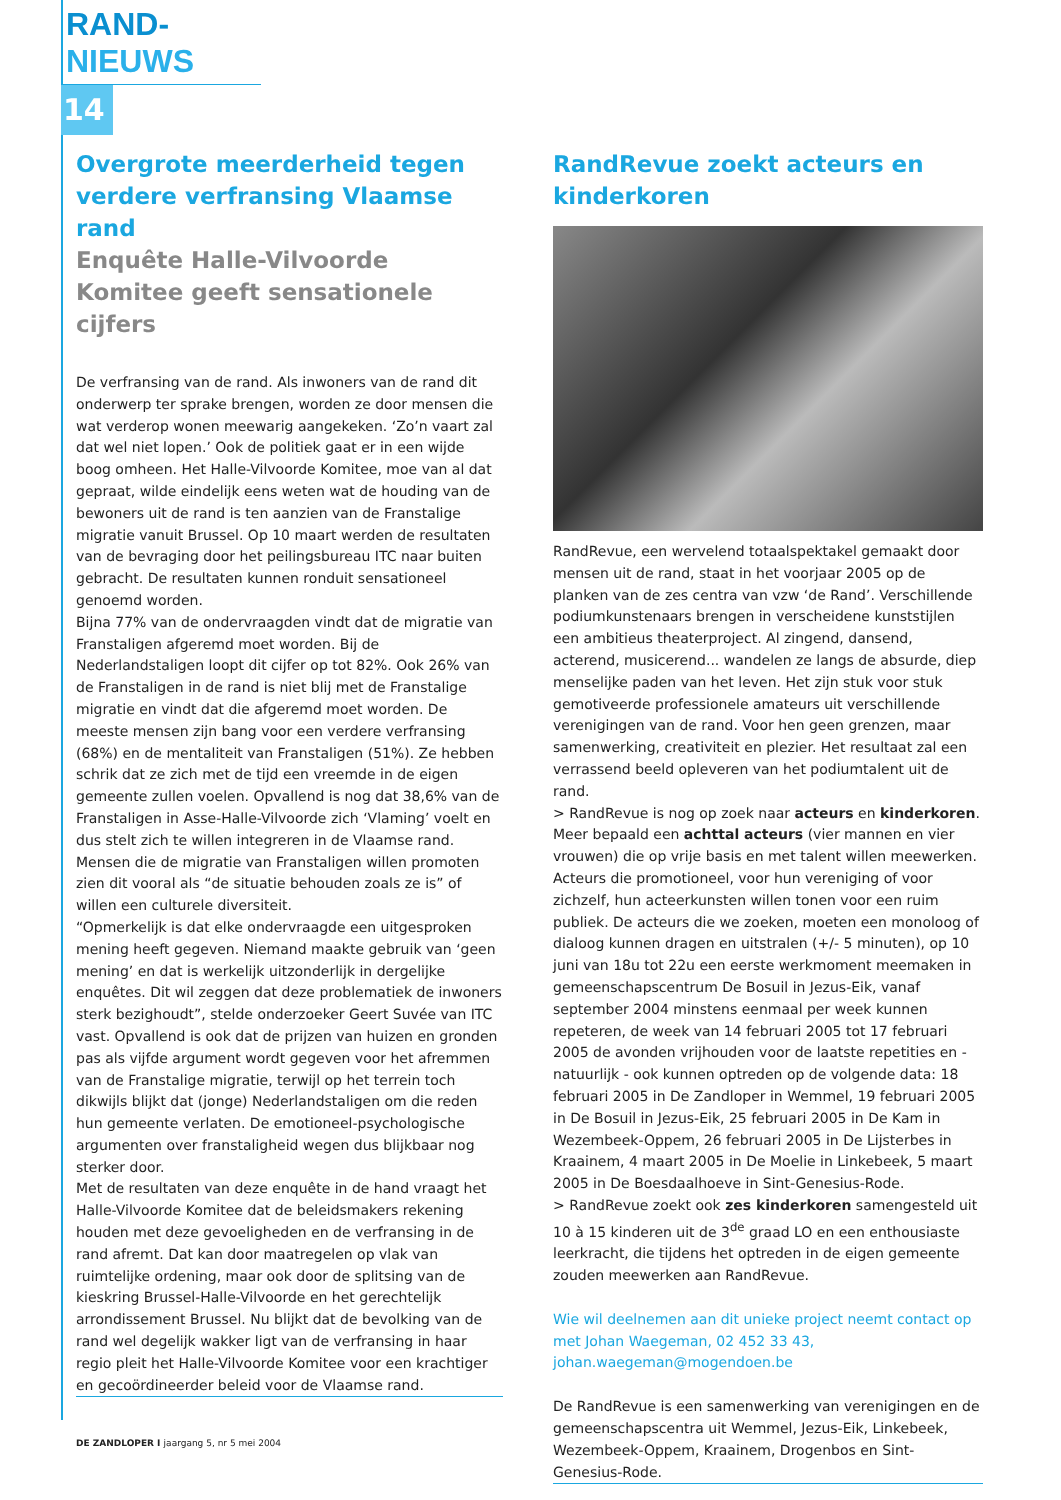RAND-NIEUWS
14
Overgrote meerderheid tegen verdere verfransing Vlaamse rand
Enquête Halle-Vilvoorde Komitee geeft sensationele cijfers
De verfransing van de rand. Als inwoners van de rand dit onderwerp ter sprake brengen, worden ze door mensen die wat verderop wonen meewarig aangekeken. ‘Zo’n vaart zal dat wel niet lopen.’ Ook de politiek gaat er in een wijde boog omheen. Het Halle-Vilvoorde Komitee, moe van al dat gepraat, wilde eindelijk eens weten wat de houding van de bewoners uit de rand is ten aanzien van de Franstalige migratie vanuit Brussel. Op 10 maart werden de resultaten van de bevraging door het peilingsbureau ITC naar buiten gebracht. De resultaten kunnen ronduit sensationeel genoemd worden.
Bijna 77% van de ondervraagden vindt dat de migratie van Franstaligen afgeremd moet worden. Bij de Nederlandstaligen loopt dit cijfer op tot 82%. Ook 26% van de Franstaligen in de rand is niet blij met de Franstalige migratie en vindt dat die afgeremd moet worden. De meeste mensen zijn bang voor een verdere verfransing (68%) en de mentaliteit van Franstaligen (51%). Ze hebben schrik dat ze zich met de tijd een vreemde in de eigen gemeente zullen voelen. Opvallend is nog dat 38,6% van de Franstaligen in Asse-Halle-Vilvoorde zich ‘Vlaming’ voelt en dus stelt zich te willen integreren in de Vlaamse rand. Mensen die de migratie van Franstaligen willen promoten zien dit vooral als “de situatie behouden zoals ze is” of willen een culturele diversiteit.
“Opmerkelijk is dat elke ondervraagde een uitgesproken mening heeft gegeven. Niemand maakte gebruik van ‘geen mening’ en dat is werkelijk uitzonderlijk in dergelijke enquêtes. Dit wil zeggen dat deze problematiek de inwoners sterk bezighoudt”, stelde onderzoeker Geert Suvée van ITC vast. Opvallend is ook dat de prijzen van huizen en gronden pas als vijfde argument wordt gegeven voor het afremmen van de Franstalige migratie, terwijl op het terrein toch dikwijls blijkt dat (jonge) Nederlandstaligen om die reden hun gemeente verlaten. De emotioneel-psychologische argumenten over franstaligheid wegen dus blijkbaar nog sterker door.
Met de resultaten van deze enquête in de hand vraagt het Halle-Vilvoorde Komitee dat de beleidsmakers rekening houden met deze gevoeligheden en de verfransing in de rand afremt. Dat kan door maatregelen op vlak van ruimtelijke ordening, maar ook door de splitsing van de kieskring Brussel-Halle-Vilvoorde en het gerechtelijk arrondissement Brussel. Nu blijkt dat de bevolking van de rand wel degelijk wakker ligt van de verfransing in haar regio pleit het Halle-Vilvoorde Komitee voor een krachtiger en gecoördineerder beleid voor de Vlaamse rand.
RandRevue zoekt acteurs en kinderkoren
RandRevue, een wervelend totaalspektakel gemaakt door mensen uit de rand, staat in het voorjaar 2005 op de planken van de zes centra van vzw ‘de Rand’. Verschillende podiumkunstenaars brengen in verscheidene kunststijlen een ambitieus theaterproject. Al zingend, dansend, acterend, musicerend... wandelen ze langs de absurde, diep menselijke paden van het leven. Het zijn stuk voor stuk gemotiveerde professionele amateurs uit verschillende verenigingen van de rand. Voor hen geen grenzen, maar samenwerking, creativiteit en plezier. Het resultaat zal een verrassend beeld opleveren van het podiumtalent uit de rand.
> RandRevue is nog op zoek naar acteurs en kinderkoren. Meer bepaald een achttal acteurs (vier mannen en vier vrouwen) die op vrije basis en met talent willen meewerken. Acteurs die promotioneel, voor hun vereniging of voor zichzelf, hun acteerkunsten willen tonen voor een ruim publiek. De acteurs die we zoeken, moeten een monoloog of dialoog kunnen dragen en uitstralen (+/- 5 minuten), op 10 juni van 18u tot 22u een eerste werkmoment meemaken in gemeenschapscentrum De Bosuil in Jezus-Eik, vanaf september 2004 minstens eenmaal per week kunnen repeteren, de week van 14 februari 2005 tot 17 februari 2005 de avonden vrijhouden voor de laatste repetities en - natuurlijk - ook kunnen optreden op de volgende data: 18 februari 2005 in De Zandloper in Wemmel, 19 februari 2005 in De Bosuil in Jezus-Eik, 25 februari 2005 in De Kam in Wezembeek-Oppem, 26 februari 2005 in De Lijsterbes in Kraainem, 4 maart 2005 in De Moelie in Linkebeek, 5 maart 2005 in De Boesdaalhoeve in Sint-Genesius-Rode.
> RandRevue zoekt ook zes kinderkoren samengesteld uit 10 à 15 kinderen uit de 3<sup>de</sup> graad LO en een enthousiaste leerkracht, die tijdens het optreden in de eigen gemeente zouden meewerken aan RandRevue.
Wie wil deelnemen aan dit unieke project neemt contact op met Johan Waegeman, 02 452 33 43, johan.waegeman@mogendoen.be
De RandRevue is een samenwerking van verenigingen en de gemeenschapscentra uit Wemmel, Jezus-Eik, Linkebeek, Wezembeek-Oppem, Kraainem, Drogenbos en Sint-Genesius-Rode.
DE ZANDLOPER I jaargang 5, nr 5 mei 2004